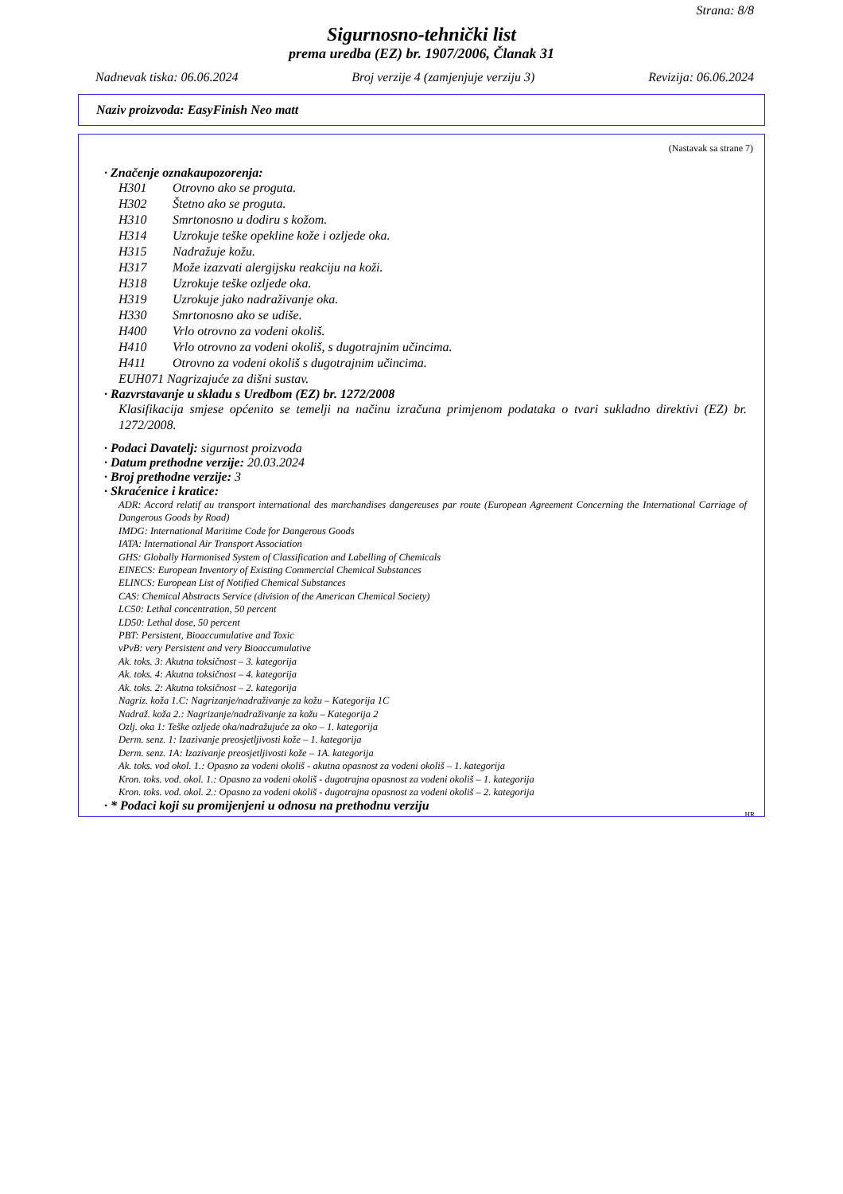Strana: 8/8
Sigurnosno-tehnički list
prema uredba (EZ) br. 1907/2006, Članak 31
Nadnevak tiska: 06.06.2024 Broj verzije 4 (zamjenjuje verziju 3) Revizija: 06.06.2024
Naziv proizvoda: EasyFinish Neo matt
(Nastavak sa strane 7)
· Značenje oznakaupozorenja:
H301 Otrovno ako se proguta.
H302 Štetno ako se proguta.
H310 Smrtonosno u dodiru s kožom.
H314 Uzrokuje teške opekline kože i ozljede oka.
H315 Nadražuje kožu.
H317 Može izazvati alergijsku reakciju na koži.
H318 Uzrokuje teške ozljede oka.
H319 Uzrokuje jako nadraživanje oka.
H330 Smrtonosno ako se udiše.
H400 Vrlo otrovno za vodeni okoliš.
H410 Vrlo otrovno za vodeni okoliš, s dugotrajnim učincima.
H411 Otrovno za vodeni okoliš s dugotrajnim učincima.
EUH071 Nagrizajuće za dišni sustav.
· Razvrstavanje u skladu s Uredbom (EZ) br. 1272/2008
Klasifikacija smjese općenito se temelji na načinu izračuna primjenom podataka o tvari sukladno direktivi (EZ) br. 1272/2008.
· Podaci Davatelj: sigurnost proizvoda
· Datum prethodne verzije: 20.03.2024
· Broj prethodne verzije: 3
· Skraćenice i kratice:
ADR: Accord relatif au transport international des marchandises dangereuses par route (European Agreement Concerning the International Carriage of Dangerous Goods by Road)
IMDG: International Maritime Code for Dangerous Goods
IATA: International Air Transport Association
GHS: Globally Harmonised System of Classification and Labelling of Chemicals
EINECS: European Inventory of Existing Commercial Chemical Substances
ELINCS: European List of Notified Chemical Substances
CAS: Chemical Abstracts Service (division of the American Chemical Society)
LC50: Lethal concentration, 50 percent
LD50: Lethal dose, 50 percent
PBT: Persistent, Bioaccumulative and Toxic
vPvB: very Persistent and very Bioaccumulative
Ak. toks. 3: Akutna toksičnost – 3. kategorija
Ak. toks. 4: Akutna toksičnost – 4. kategorija
Ak. toks. 2: Akutna toksičnost – 2. kategorija
Nagriz. koža 1.C: Nagrizanje/nadraživanje za kožu – Kategorija 1C
Nadraž. koža 2.: Nagrizanje/nadraživanje za kožu – Kategorija 2
Ozlj. oka 1: Teške ozljede oka/nadražujuće za oko – 1. kategorija
Derm. senz. 1: Izazivanje preosjetljivosti kože – 1. kategorija
Derm. senz. 1A: Izazivanje preosjetljivosti kože – 1A. kategorija
Ak. toks. vod okol. 1.: Opasno za vodeni okoliš - akutna opasnost za vodeni okoliš – 1. kategorija
Kron. toks. vod. okol. 1.: Opasno za vodeni okoliš - dugotrajna opasnost za vodeni okoliš – 1. kategorija
Kron. toks. vod. okol. 2.: Opasno za vodeni okoliš - dugotrajna opasnost za vodeni okoliš – 2. kategorija
· * Podaci koji su promijenjeni u odnosu na prethodnu verziju
HR